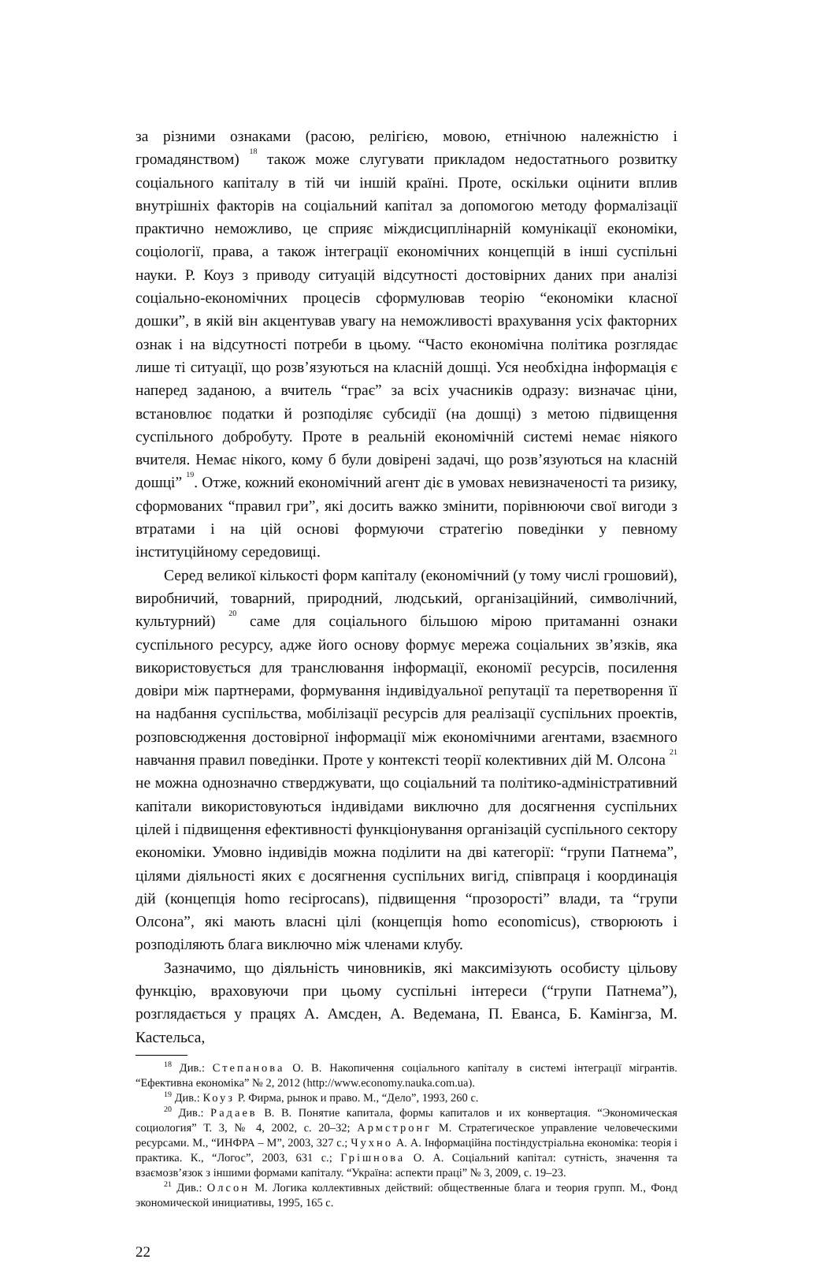за різними ознаками (расою, релігією, мовою, етнічною належністю і громадянством) <sup>18</sup> також може слугувати прикладом недостатнього розвитку соціального капіталу в тій чи іншій країні. Проте, оскільки оцінити вплив внутрішніх факторів на соціальний капітал за допомогою методу формалізації практично неможливо, це сприяє міждисциплінарній комунікації економіки, соціології, права, а також інтеграції економічних концепцій в інші суспільні науки. Р. Коуз з приводу ситуацій відсутності достовірних даних при аналізі соціально-економічних процесів сформулював теорію “економіки класної дошки”, в якій він акцентував увагу на неможливості врахування усіх факторних ознак і на відсутності потреби в цьому. “Часто економічна політика розглядає лише ті ситуації, що розв’язуються на класній дошці. Уся необхідна інформація є наперед заданою, а вчитель “грає” за всіх учасників одразу: визначає ціни, встановлює податки й розподіляє субсидії (на дошці) з метою підвищення суспільного добробуту. Проте в реальній економічній системі немає ніякого вчителя. Немає нікого, кому б були довірені задачі, що розв’язуються на класній дошці” <sup>19</sup>. Отже, кожний економічний агент діє в умовах невизначеності та ризику, сформованих “правил гри”, які досить важко змінити, порівнюючи свої вигоди з втратами і на цій основі формуючи стратегію поведінки у певному інституційному середовищі.
Серед великої кількості форм капіталу (економічний (у тому числі грошовий), виробничий, товарний, природний, людський, організаційний, символічний, культурний) <sup>20</sup> саме для соціального більшою мірою притаманні ознаки суспільного ресурсу, адже його основу формує мережа соціальних зв’язків, яка використовується для транслювання інформації, економії ресурсів, посилення довіри між партнерами, формування індивідуальної репутації та перетворення її на надбання суспільства, мобілізації ресурсів для реалізації суспільних проектів, розповсюдження достовірної інформації між економічними агентами, взаємного навчання правил поведінки. Проте у контексті теорії колективних дій М. Олсона <sup>21</sup> не можна однозначно стверджувати, що соціальний та політико-адміністративний капітали використовуються індивідами виключно для досягнення суспільних цілей і підвищення ефективності функціонування організацій суспільного сектору економіки. Умовно індивідів можна поділити на дві категорії: “групи Патнема”, цілями діяльності яких є досягнення суспільних вигід, співпраця і координація дій (концепція homo reciprocans), підвищення “прозорості” влади, та “групи Олсона”, які мають власні цілі (концепція homo economicus), створюють і розподіляють блага виключно між членами клубу.
Зазначимо, що діяльність чиновників, які максимізують особисту цільову функцію, враховуючи при цьому суспільні інтереси (“групи Патнема”), розглядається у працях А. Амсден, А. Ведемана, П. Еванса, Б. Камінгза, М. Кастельса,
<sup>18</sup> Див.: Степанова О. В. Накопичення соціального капіталу в системі інтеграції мігрантів. “Ефективна економіка” № 2, 2012 (http://www.economy.nauka.com.ua).
<sup>19</sup> Див.: Коуз Р. Фирма, рынок и право. М., “Дело”, 1993, 260 с.
<sup>20</sup> Див.: Радаев В. В. Понятие капитала, формы капиталов и их конвертация. “Экономическая социология” Т. 3, № 4, 2002, с. 20–32; Армстронг М. Стратегическое управление человеческими ресурсами. М., “ИНФРА – М”, 2003, 327 с.; Чухно А. А. Інформаційна постіндустріальна економіка: теорія і практика. К., “Логос”, 2003, 631 с.; Грішнова О. А. Соціальний капітал: сутність, значення та взаємозв’язок з іншими формами капіталу. “Україна: аспекти праці” № 3, 2009, с. 19–23.
<sup>21</sup> Див.: Олсон М. Логика коллективных действий: общественные блага и теория групп. М., Фонд экономической инициативы, 1995, 165 с.
22